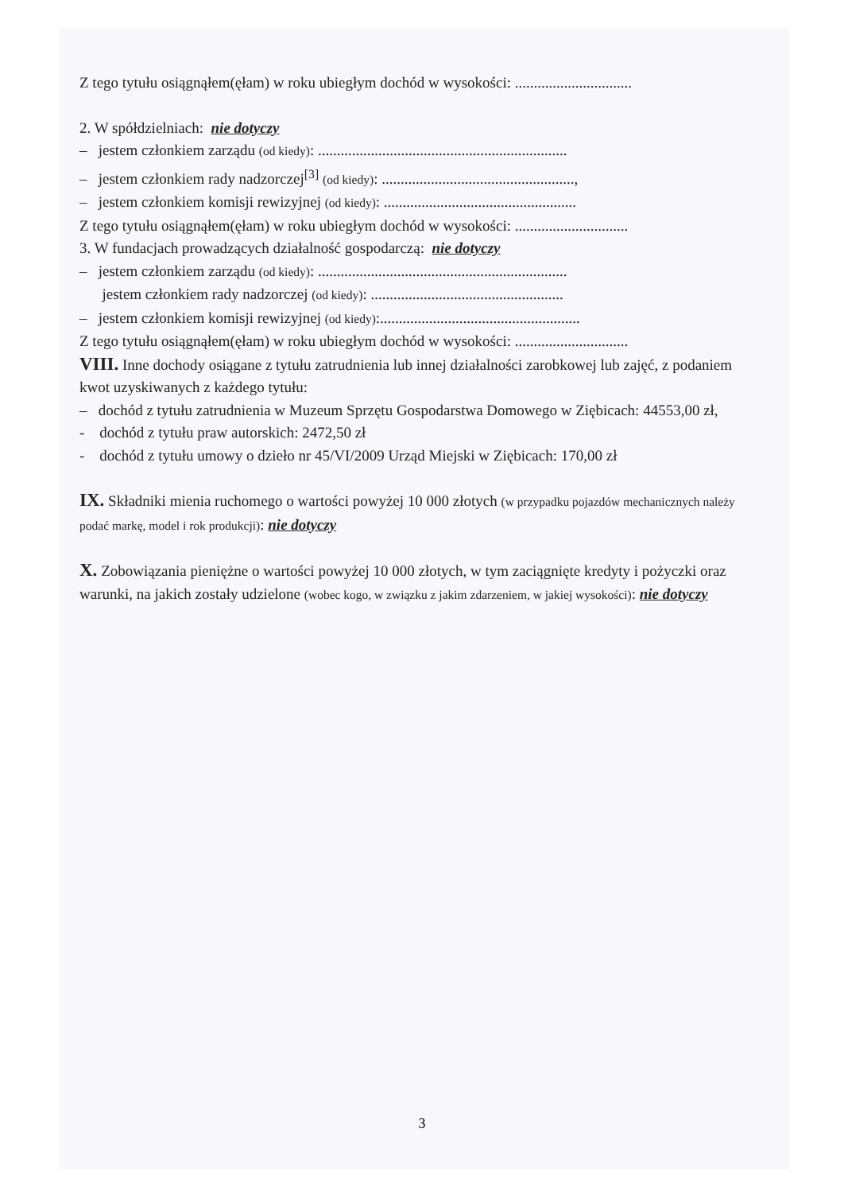Z tego tytułu osiągnąłem(ęłam) w roku ubiegłym dochód w wysokości: ...............................
2. W spółdzielniach: nie dotyczy
– jestem członkiem zarządu (od kiedy): ..................................................................
– jestem członkiem rady nadzorczej<sup>[3]</sup> (od kiedy): ...................................................,
– jestem członkiem komisji rewizyjnej (od kiedy): ...................................................
Z tego tytułu osiągnąłem(ęłam) w roku ubiegłym dochód w wysokości: ..............................
3. W fundacjach prowadzących działalność gospodarczą: nie dotyczy
– jestem członkiem zarządu (od kiedy): ..................................................................
jestem członkiem rady nadzorczej (od kiedy): ...................................................
– jestem członkiem komisji rewizyjnej (od kiedy):.....................................................
Z tego tytułu osiągnąłem(ęłam) w roku ubiegłym dochód w wysokości: ..............................
VIII. Inne dochody osiągane z tytułu zatrudnienia lub innej działalności zarobkowej lub zajęć, z podaniem kwot uzyskiwanych z każdego tytułu:
– dochód z tytułu zatrudnienia w Muzeum Sprzętu Gospodarstwa Domowego w Ziębicach: 44553,00 zł,
- dochód z tytułu praw autorskich: 2472,50 zł
- dochód z tytułu umowy o dzieło nr 45/VI/2009 Urząd Miejski w Ziębicach: 170,00 zł
IX. Składniki mienia ruchomego o wartości powyżej 10 000 złotych (w przypadku pojazdów mechanicznych należy podać markę, model i rok produkcji): nie dotyczy
X. Zobowiązania pieniężne o wartości powyżej 10 000 złotych, w tym zaciągnięte kredyty i pożyczki oraz warunki, na jakich zostały udzielone (wobec kogo, w związku z jakim zdarzeniem, w jakiej wysokości): nie dotyczy
3